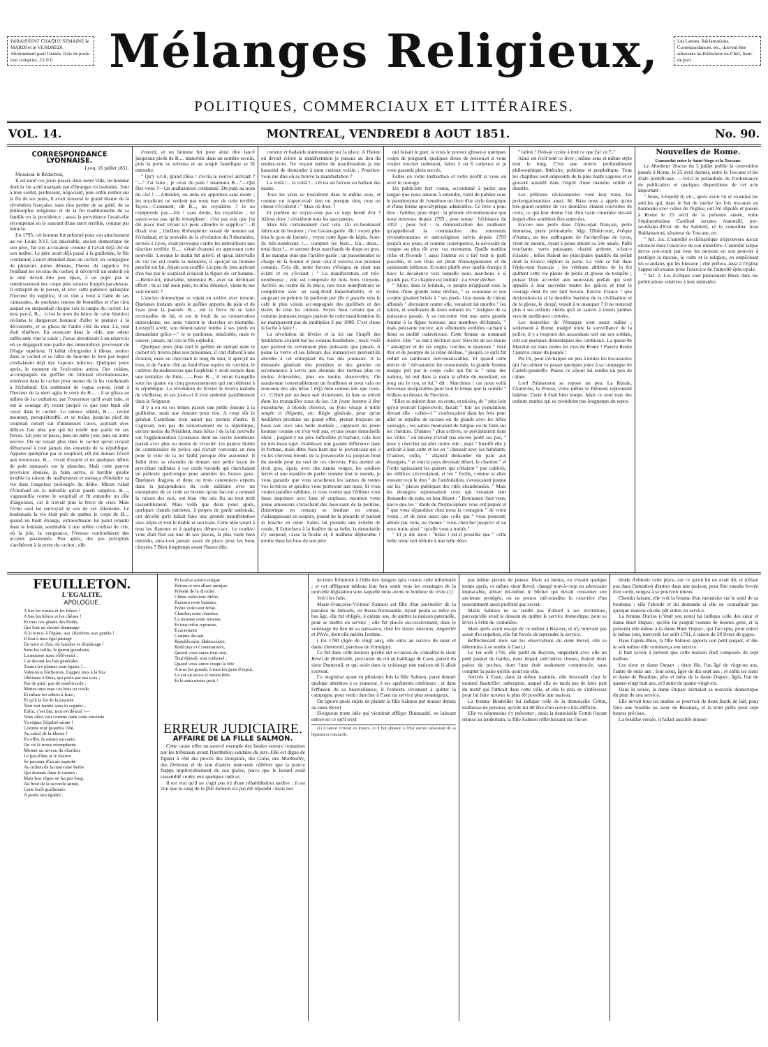PARAISSENT CHAQUE SEMAINE le MARDI et le VENDREDI.
Abonnement pour l'année, frais de poste non compris)...£1 0 0
Mélanges Religieux,
Les Lettres, Réclamations, Correspondances, etc., doivent être adressées au Rédacteur-en-Chef, franc de port.
POLITIQUES, COMMERCIAUX ET LITTÉRAIRES.
VOL. 14. MONTREAL, VENDREDI 8 AOUT 1851. No. 90.
CORRESPONDANCE LYONNAISE.
Lyon, 16 juillet 1851.
Monsieur le Rédacteur,
Il est mort ces jours passés dans notre ville, un homme dont la vie a été marquée par d'étranges vicissitudes. Tour à tour soldat, professeur, négociant, puis enfin rentier sur la fin de ses jours, il avait traversé le grand drame de la révolution française, sans rien perdre de sa gaité, de sa philosophie religieuse et de la foi traditionnelle de sa famille en la providence ; aussi la providence l'avait-elle récompensé en le sauvant d'une mort terrible, comme par miracle.
En 1793, cet homme fut enfermé pour son attachement au roi Louis XVI. Un misérable, ancien domestique de son père, fut son accusateur comme il l'avait déjà été de son maître. Le père avait déjà passé à la guillotine, le fils condamné à mort attendait dans un cachot, en compagnie de plusieurs autres détenus, l'heure du supplice. En fouillant les recoins du cachot, il découvrit un endroit où le mur devait être peu épais, à en juger par le retentissement des coups plus sonores frappés par-dessus. Il entreprit de le percer, et avec cette patience qu'inspire l'horreur du supplice, il en vint à bout à l'aide de ses camarades, de quelques tenons de bouteilles et d'un clou auquel on suspendait chaque soir la lampe du cachot. Le trou percé, B.... (c'est le nom du héros de cette histoire) réclama le dangereux honneur d'aller le premier à la découverte, et se glissa de l'autre côté du mur. Là, tout était ténèbres. En avançant dans le vide, une odeur suffocante vint le saisir ; l'issue aboutissait à un réservoir où se dégageait une partie des immondices provenant de l'étage supérieur. Il fallut rétrograder à tâtons, rentrer dans le cachot et se hâter de boucher le trou par lequel s'exhalaient déjà des vapeurs infectes. Quelques jours après, le moment de l'exécution arriva. Des soldats, accompagnés du greffier du tribunal révolutionnaire, entrèrent dans le cachot pour mener de là les condamnés à l'échafaud. Un sentiment de vague espoir, joint à l'horreur de la mort agita le cœur de B.... ; il se glissa au milieu de la confusion, par l'ouverture qu'il avait faite, et eut le courage d'y rester jusqu'à ce que tout bruit eût cessé dans le cachot. Le silence rétabli, B...... revint mourant, presqu'étouffé, et se traîna jusqu'au pied du soupirail ouvert sur d'immenses caves, aspirant avec délices l'air plus pur qui lui rendit une partie de ses forces. Un jour se passa, puis un autre jour, puis un autre encore. On ne venait plus dans le cachot qu'on croyait débarrassé à tout jamais des ennemis de la république. Appeler quelqu'un par le soupirail, eût été donner l'éveil aux bourreaux. B.... vivait d'espoir et de quelques débris de pain ramassés sur le plancher. Mais cette pauvre provision épuisée, la faim arriva, si terrible qu'elle troubla la raison du malheureux et menaça d'éteindre sa vie dans l'angoisse prolongée du délire. Mieux valait l'échafaud ou la mitraille qu'un pareil supplice. B...., s'agenouilla contre le soupirail et fit entendre un râle d'angoisses, car il n'avait plus la force de crier. Mais l'écho seul lui renvoyait le son de ses râlements. Le lendemain la vie était près de quitter le corps de B.... quand un bruit étrange, extraordinaire lui parut retentir dans le lointain, semblable à une mêlée confuse de cris, où la joie, la vengeance, l'ivresse confondaient des accents passionnés. Peu après, des pas précipités s'arrêtèrent à la porte du cachot ; elle
s'ouvrit, et un homme fut pour ainsi dire lancé jusqu'aux pieds de B.... immobile dans un sombre recoin, puis la porte se referma et un soupir famélique se fit entendre.
" Qu'y a-t-il, grand Dieu ! s'écria le nouvel arrivant ? "—" J'ai faim ; je veux du pain ! murmura B...."—Qui êtes-vous ?—Un malheureux condamné. Du pain au nom du ciel ! —Attendez, on nous en apportera sans doute ; les royalistes ne veulent pas nous tuer de cette terrible façon.—Comment, dit B..., les royalistes ? Je ne comprends pas.—Eh ! sans doute, les royalistes ; ne savez-vous pas qu'ils triomphent : c'est par eux que j'ai été placé tout vivant ici pour attendre le supplice."—Il disait vrai ; l'infâme Robespierre venait de monter sur l'échafaud, et la nouvelle de la révolution du 9 thermidor, arrivée à Lyon, avait provoqué contre les mitrailleurs une réaction terrible. B..... s'était évanoui en apprenant cette nouvelle. Lorsque le matin fut arrivé, et qu'un intervalle de vie lui eut rendu la mémoire, il aperçut un homme penché sur lui, épiant son souffle. Un peu de jour arrivant d'en bas par le soupirail éclairait la figure de cet homme.—Retire-toi, misérable, murmura B....avec un déchirant effort ; tu as tué mon père, tu m'as dénoncé, viens-tu me voir mourir ?
L'ancien domestique se rejeta en arrière avec terreur. Quelques instants après le geôlier apporta du pain et de l'eau pour la journée. B.... eut la force de se faire reconnaître de lui, et sur le bruit de sa conservation miraculeuse, ses amis vinrent le chercher en triomphe. Lorsqu'il sortit, son dénonciateur tomba à ses pieds en demandant grâce—" Je te pardonne, misérable, mais te sauver, jamais, lui cria le fils orphelin.
Quelques jours plus tard le geôlier en entrant dans le cachot n'y trouva plus son prisonnier, il crut d'abord à une évasion, mais en cherchant le long du mur, il aperçut un trou, et de l'autre côté au fond d'une espèce de corridor, le cadavre du malheureux que l'asphixie y avait surpris dans une tentative de fuite.....—Pour B..., il vécut tranquille sous les quatre ou cinq gouvernements qui succédèrent à la république. La révolution de février le trouva malade de vieillesse, et ses jours-ci il s'est endormi paisiblement dans le Seigneur.
Il y a eu en ces temps passés une petite émeute à la guillotine, mais une émeute pour rire. A coup sûr le général Castellane n'en aurait pas permis d'autre. Il s'agissait, non pas du renversement de la république, encore moins du Président, mais hélas ! de la lui nouvelle sur l'agglomération Lyonnaise dont un cercle nombreux parlait avec plus ou moins de vivacité. Un pauvre diable de commissaire de police qui n'avait concouru en rien pour le vote de la loi faillit presque être assommé. Il fallut donc se résoudre de donner une petite leçon de procédure militaire à ces oisifs bavards qui cherchaient un prétexte quelconque pour ameuter les braves gens. Quelques dragons et deux ou trois canonniers experts dans la jurisprudence du code militaire avec un exemplaire de ce code en bronze qu'un farceur a nommé la raison des rois, ont bien vite mis fin au tout petit rassemblement. Mais voilà que deux jours après, quelques chauds patriotes, à propos de garde nationale, ont décrété qu'il fallait faire une grande manifestation avec képis et tout le diable et son train. Cette idée sourit à tous les flaneurs et à quelques démocr-soc. Le rendez-vous était fixé sur une de nos places, la plus vaste bien entendu, aura-t-on jamais assez de place pour les bons citoyens ? Bien longtemps avant l'heure dite,
curieux et badauds stationnaient sur la place. A l'heure où devait éclore la manifestation je passais au lieu du rendez-vous. Ne voyant ombre de manifestation je me hasardai de demander à mon curieux voisin : Pourriez-vous me dire où se trouve la manifestation ?
La voilà !... la voilà !... s'écria un farceur en battant des mains.
Tous les yeux se tournèrent dans le même sens, et comme on n'apercevait rien ou presque rien, tous en chœur s'écrièrent : " Mais où donc ?
Et parbleu ne voyez-vous pas ce kepi bordé d'or ? Allons donc ! s'écrièrent tous les spectateurs.
Mais très certainement c'est cela. Un ex-lieutenant fabricant de boutons ; c'est l'avant-garde. Ah ! voyez plus loin le gros de l'armée ; voyez cette ligne de képis. Sont-ils très-nombreux !.... comptez les bien... Un.. deux... total deux !... et surtout deux marchands de draps en gros. Il ne manque plus que l'arrière-garde ; un passementier se charge de la fournir et pour cela il enverra son premier commis. Cela dit, notre farceur s'éloigna en riant aux éclats et en s'écriant : " La manifestation est très-nombreuse ; elle est composée de trois bons citoyens. Arrivés au centre de la place, nos trois manifesteurs se comptèrent avec un sang-froid imperturbable, et se rangeant en peloton ils partirent par file à gauche vers le café le plus voisin accompagnés des quolibets et des risées de tous les curieux. Soyez bien certain que si certains journaux rouges parlent de cette manifestation ils ne manqueront pas de multiplier 3 par 1000. C'est chose si facile à faire !..
La révolution de février et la loi sur l'impôt des feuilletons avaient tué les romans-feuilletons ; mais voilà que partout ils reviennent plus puissants que jamais. A peine la verve et les labeurs des romanciers peuvent-ils aborder à cet entreplant du bas des journaux. A la demande générale des portières et des gamins on recommence à servir aux abonnés des tartines plus ou moins échevelées, plus ou moins doucerettes. On assaisonne convenablement un feuilleton et pour cela on roucoule des airs hélas ! déjà bien connus tels que ceux-ci : C'était par un beau soir d'automne, la lune se mirait dans les tranquilles eaux du lac. Un jeune homme à fine moustache, à blonds cheveux, au frais visage à taille souple et élégante, etc. Règle générale, pour qu'un feuilleton produise un grand effet, prenez toujours un beau soir avec une belle matinée ; supposez un jeune homme comme on n'en voit pas, et une jeune demoiselle idem ; joignez-y un père inflexible et barbare, cela fera un très-beau sujet. Etablissez une grande différence dans la fortune, mais dites bien haut que le jouvenceau qui a vu les cheveux blonds de la jouvencelle ira jusqu'au bout du monde pour un seul de ces cheveux. Puis mettez un rival gros, épais, avec des mains rouges, les souliers ferrés et une manière de parler comme tout le monde, je vous garantis que vous arracherez les larmes de toutes vos lectrices et qu'elles vous porteront aux nues. Si vous voulez paraître sublime, si vous voulez que l'éditeur vous fasse imprimer avec luxe et emphase, montrez votre jeune amoureux s'arrachant des morceaux de la poitrine, (historique en roman) se fondant en extase, s'allanguissant en soupirs, jouant de la prunelle et parlant la bouche en cœur. Faites lui prendre une échelle de corde, il l'attachera à la fenêtre de sa belle, la demoiselle s'y suspend, casse la ficelle et, ô malheur déplorable ! tombe dans les bras de son père
qui faisait le guet, si vous le pouvez glissez-y quelques coups de poignard, quelques doses de poison,et si vous voulez toucher rudement, faites 5 ou 6 cadavres et je vous garantis plein succès.
Faites en votre instruction et votre profit si vous en avez le courage.
Un publiciste fort connu, accoutumé à parler une langue que nous aimons à entendre, vient de publier sous le pseudonyme de Jonatham un livre d'un style énergique et d'une forme apocalyptique admirables. Ce livre a pour titre : l'abîme, pour objet : la période révolutionnaire que nous trouvons depuis 1793 ; pour terme : l'échéance de 1852 ; pour but : la démonstration des malheurs qu'appellerait la continuation des errements révolutionnaires et anti-religieux suivis depuis 1793 jusqu'à nos jours, et comme conséquence, la nécessité de rompre au plus tôt avec ces errements. Quelle matière riche et féconde ! aussi l'auteur en a tiré tout le parti possible, et son livre est plein d'enseignements et de saisissants tableaux. Ecoutez plutôt avec quelle énergie il trace la décadence vers laquelle nous marchons à si grands pas. Ce chapitre est intitulé : La reine déchue.
" Alors, dans le lointain, ce peuple m'apparut sous la forme d'une grande reine déchue, " sa couronne et son sceptre gisaient brisés à " ses pieds. Une meute de chiens affamés " aboyaient contre elle, venaient lui mordre " les talons, et souillaient de leurs ordures les " insignes de sa puissance passée. A sa rencontre vint une autre grande femme à la figure terreuse, aux membres décharnés, " mais puissante encore, aux vêtements sordides cachant à demi sa nudité cadavéreuse. Cette femme se nommait misère. Elle " se mit à déchirer avec férocité de ses mains " amaigries et de ses ongles crochus le manteau " tissé d'or et de pourpre de la reine déchue, " jusqu'à ce qu'il fut réduit en lambeaux méconnaissables. Et quand cette œuvre de " dévastation fut consommée, la grande femme maigre prit par le corps celle qui fut la " reine des nations, lui mit dans la main la sébile du mendiant, un joug sur le cou, et lui " dit : Marchons ! car nous voilà devenues inséparables pour tout le temps que la comète " brillera au dessus de l'horizon.
"Elles se mirent donc en route, et misère, de " plus loin qu'on pouvait l'apercevoir, faisait " fuir les populations devant elle : celles-ci " s'enfonçaient dans les bois pour aller se repaître de racines ou de glands avec les bêtes sauvages ; les autres mouraient de fatigue ou de faim sur les chemins. D'autres " plus actives, se précipitaient dans les villes " où misère n'avait pas encore porté ses pas, " pour y chercher un abri contre elle ; mais " bientôt elle y arrivait à leur suite et les en " chassait avec les habitants. D'autres, enfin, " allaient demander du pain aux étrangers, " et tout le pays devenait désert, le chardon " et l'ortie tapissaient les guérets qui n'étaient " pas cultivés, les édifices s'écroulaient, et les " forêts, comme si elles eussent reçu le don " de l'ambulation, s'avançaient jusque sur les " places publiques des cités abandonnées. " Mais les étrangers repoussaient ceux qui venaient leur demander du pain, en leur disant : " Retournez chez vous, parce que les " dards de l'heptacéphale vous ont piqués et " que vous répandriez chez nous la contagion " de votre venin ; et de peur aussi que celle qui " vous poursuit, attirée par vous, ne vienne " vous chercher jusqu'ici et ne nous traite ainsi " qu'elle vous a traités."
" Et je dis alors : "hélas ! est-il possible que " cette belle reine soit réduite à une telle déso-
" lation ! Dois-je croire à tout ce que j'ai vu ?.."
Ainsi est écrit tout ce livre ; même sens et même style tout le long. C'est une œuvre profondément philosophique, littéraire, politique et prophétique. Tous les chapitres sont empreints de la plus haute sagesse et se gravent aussitôt dans l'esprit d'une manière solide et durable.
Les pétitions révisionnistes vont leur train, les prolongationnistes aussi. M. Baze nous a appris qu'un très-grand nombre de ces dernières étaient couvertes de croix, ce qui leur donne l'air d'un vaste cimetière devant lequel elles semblent être enterrées.
Encore une perte dans l'épiscopat français, perte immense, perte prématurée. Mgr. D'héricourt, évêque d'Autun, un des suffragants de l'archevêque de Lyon, vient de mourir, ayant à peine atteint sa 54e année. Piété touchante, vertu puissante, charité ardente, science éclairée ; telles étaient les principales qualités du prélat dont la France déplore la perte. Le vide se fait dans l'épiscopat français ; les vétérans athlètes de la foi quittent cette vie pleine de périls et grosse de tempête ; puisse Dieu accorder aux nouveaux prélats qui sont appelés à leur succéder toutes les grâces et tout le courage dont ils ont tant besoin. Pauvre France ! que deviendrais-tu si la dernière barrière de ta civilisation et de ta gloire, le clergé, venait à te manquer ? Il ne resterait plus à ses enfants chéris qu'à se sauver à toutes jambes vers de meilleures contrées.
Les nouvelles de l'étranger sont assez nulles ; seulement à Rome, malgré toute la surveillance de la police, il y a toujours des assassinats soit sur nos soldats, soit sur quelques domestiques des cardinaux. La queue de Mazzini est dans toutes les rues de Rome ! Pauvre Rome ! pauvre cause du peuple !
Pie IX, pour s'échapper un peu à toutes les tracasseries qui l'accablent va passer quelques jours à sa campagne de Castell-gandolfo. Puisse ce séjour lui rendre un peu de calme.
Lord Palmerston se repose un peu. La Russie, l'Autriche, la Prusse, voire même le Piémont reprennent haleine. Certe il était bien temps. Mais ce sont tous des enfants mutins qui ne prendront pas longtemps du repos.
Nouvelles de Rome.
Concordat entre le Saint-Siege et la Toscane.
Le Moniteur Toscan du 5 juillet publie la convention passée à Rome, le 25 avril dernier, entre la Toscane et les Etats pontificaux. —Voici le préambule de l'ordonnance de publication et quelques dispositions de cet acte important :
" Nous, Léopold II, etc., après avoir vu et examiné les articles qui, dans le but de mettre les lois toscanes en harmonie avec celles de l'Eglise, ont été stipulés et passés à Rome le 25 avril de la présente année, entre l'éminentissime Cardinal Jacques Antonelli, pro-secrétaire-d'Etat de Sa Sainteté, et le conseiller Jean Baldasseroni, sénateur de Toscane, etc.
" Art. 1er. L'autorité ecclésiastique n'éprouvera aucun obstacle dans l'exercice de son ministère. L'autorité laïque devra concourir par tous les moyens en son pouvoir à protéger la morale, le culte et la religion, en empêchant les scandales qui les blessent ; elle prêtera aussi à l'Eglise l'appui nécessaire pour l'exercice de l'autorité épiscopale.
" Art. 2. Les Evêques sont pleinement libres dans les publications relatives à leur ministère.
FEUILLETON.
L'EGALITE.
APOLOGUE.
A bas les ormes et les frênes !
A bas les hêtres et les chênes !
Et tous ces géants des forêts,
Qui font un éternel dommage
A la ronce, à l'épine, aux chardons, aux genêts !
Il faut à tous égal partage
De terre et d'air, de lumière et d'ombrage !
Sans les taillis, le gazon grandirait,
La mousse aussi s'élèverait ;
Car devant les lois générales
Toutes les plantes sont égales !...
Valeureux bûcherons, frappez tous à la fois :
Obéissez à Dieu, qui parle par ma voix ;
Pas de pitié, pas de miséricorde ;
Mettez-moi tous ces bois en corde,
Et même les arbres à fruit ;
Et qu'à la fin de la journée
Tout soit tombé sous la cognée...
Enfin, c'est fait, tout est détruit !—
Vous allez voir comme dans cette enceinte
Va régner l'égalité sainte !
Comme tout grandira l'été,
Au soleil de la liberté !
En effet, la saison suivante,
On vit la ronce triomphante
Monter au niveau du chardon,
Le pas-d'âne et le liseron
Se pavaner d'un air superbe
Au milieu de la mauvaise herbe
Qui domine dans le canton :
Mais leur règne ne fut pas long.
Au bout de la seconde année,
Cette forêt guillotinée
A perdu son égalité ;
Et la sève aristocratique
Retrouve son allure antique,
Présent de la divinité.
Chêne redevient chêne,
Buisson reste buisson,
Frêne redevient frêne,
Chardon reste chardon,
La mousse reste mousse,
Et tout enfin repousse,
Exactement
Comme devant.
Républicains, Babouvistes,
Radicaux et Communistes,
Quand vous aurez tout rasé,
Tout démoli, tout embrasé ;
Quand vous aurez coupé la tête
A tous les grands, à tous les gens d'esprit,
Le sot en sera-t-il moins bête,
Et le nain moins petit ?
ERREUR JUDICIAIRE.
AFFAIRE DE LA FILLE SALMON.
Cette cause offre un nouvel exemple des fatales erreurs commises par les tribunaux avant l'institution salutaire du jury. Elle est digne de figurer à côté des procès des Danglade, des Calas, des Montbailly, des Debeaux et de tant d'autres innocents célèbres que la justice frappa impitoyablement de son glaive, parce que le hasard avait rassemblé contre eux quelques indices.
Il est vrai qu'il ne s'agit pas ici d'une réhabilitation tardive : il est vrai que le sang de la fille Salmon n'a pas été répandu : mais nos
lecteurs frémiront à l'idée des dangers qu'a courus cette infortunée ; et cet affligeant tableau leur fera sentir tous les avantages de la nouvelle législation sous laquelle nous avons le bonheur de vivre.(1)
Voici les faits :
Marie-Françoise-Victoire Salmon est fille d'un journalier de la paroisse de Méautis, en Basse-Normandie. Ayant perdu sa mère en bas âge, elle fut obligée, à quinze ans, de quitter la maison paternelle, pour se mettre en service ; elle fut placée successivement, dans le voisinage du lieu de sa naissance, chez les sieurs Anscaux, Angoville et Pérée, dont elle mérita l'estime.
( En 1780 (âgée de vingt ans), elle entra au service du sieur et dame Dumesnil, paroisse de Formigny.
Ce fut dans cette maison qu'elle eut occasion de connaître le sieur Revel de Bretteville, procureur du roi au bailliage de Caen, parent du sieur Dumesnil, et qui avait dans le voisinage une maison où il allait souvent.
Ce magistrat ayant vu plusieurs fois la fille Salmon, parut donner quelque attention à sa jeunesse, à ses agréments extérieurs ; et dans l'effusion de sa bienveillance, il l'exhorta vivement à quitter la campagne, pour venir chercher à Caen un service plus avantageux.
On ignore quels sujets de plainte la fille Salmon put donner depuis au sieur Revel.
Eloignons toute idée qui viendrait affliger l'humanité, en laissant entrevoir ce qu'il n'est
(1) L'auteur écrivait en France, et il fait allusion à l'état encore subsistant de sa législation criminelle.
pas même permis de penser. Mais au moins, en voyant quelque temps après, ce même sieur Revel, changé tout-à-coup en adversaire implacable, attiser lui-même le bûcher qui devait consumer son ancienne protégée, on ne pourra méconnaître le caractère d'un ressentiment aussi profond que secret.
Marie Salmon ne se rendit pas d'abord à ses invitations, parcequ'elle avait le dessein de quitter le service domestique, pour se livrer à l'état de couturière.
Mais après avoir essayé de ce métier à Bayeux, et n'y trouvant pas assez d'occupation, elle fut forcée de reprendre le service.
Réfléchissant alors sur les observations du sieur Revel, elle se détermina à se rendre à Caen.)
Le 1er août 1781, elle partit de Bayeux, emportant avec elle un petit paquet de hardes, dans lequel, entr'autres choses, étaient deux paires de poches, dont l'une était seulement commencée, sans compter la paire qu'elle avait sur elle.
Arrivée à Caen, dans la même matinée, elle descendit chez le nommé Bouteiller, aubergiste, auquel elle ne tarda pas de faire part du motif qui l'attirait dans cette ville, et elle le pria de s'intéresser pour lui faire trouver le plus tôt possible une maison.
La femme Bouteiller lui indique celle de la demoiselle Cottin, maîtresse de pension, qu'elle lui dit être d'un service très-difficile.
Elle va néanmoins s'y présenter ; mais la demoiselle Cottin l'ayant remise au lendemain, la fille Salmon réfléchissant sur l'incer-
titude d'obtenir cette place, sur ce qu'on lui en avait dit, et n'étant pas dans l'intention d'entrer dans une maison, pour être ensuite forcée d'en sortir, songea à se pourvoir mieux.
Chemin faisant, elle voit la femme d'un menuisier sur le seuil de sa boutique : elle l'aborde et lui demande si elle ne connaîtrait pas quelque maison où elle pût entrer en service.
La femme Duclos (c'était son nom) lui indiqua celle des sieur et dame Huet Duparc, qu'elle lui peignit comme de bonnes gens, et la présenta elle-même à la dame Huet Duparc, qui l'accepta, pour entrer le même jour, mercredi 1er août 1781, à raison de 50 livres de gages.
Dans l'après-dîner, la fille Salmon apporta son petit paquet, et dès le soir même elle commença son service.
Il faut savoir à présent que cette maison était composée de sept maîtres :
Les sieur et dame Duparc ; deux fils, l'un âgé de vingt-un ans, l'autre de onze ans ; leur sœur, âgée de dix-sept ans ; et enfin les sieur et dame de Beaulieu, père et mère de la dame Duparc, âgés, l'un de quatre-vingt huit ans, et l'autre de quatre-vingt-six.
Dans la soirée, la dame Duparc instruisit sa nouvelle domestique du plan de son service.
Elle devait tous les matins se pourvoir de deux liards de lait, pour faire une bouillie au sieur de Beaulieu, et la tenir prête pour sept heures précises.
La bouillie versée, il fallait aussitôt donner